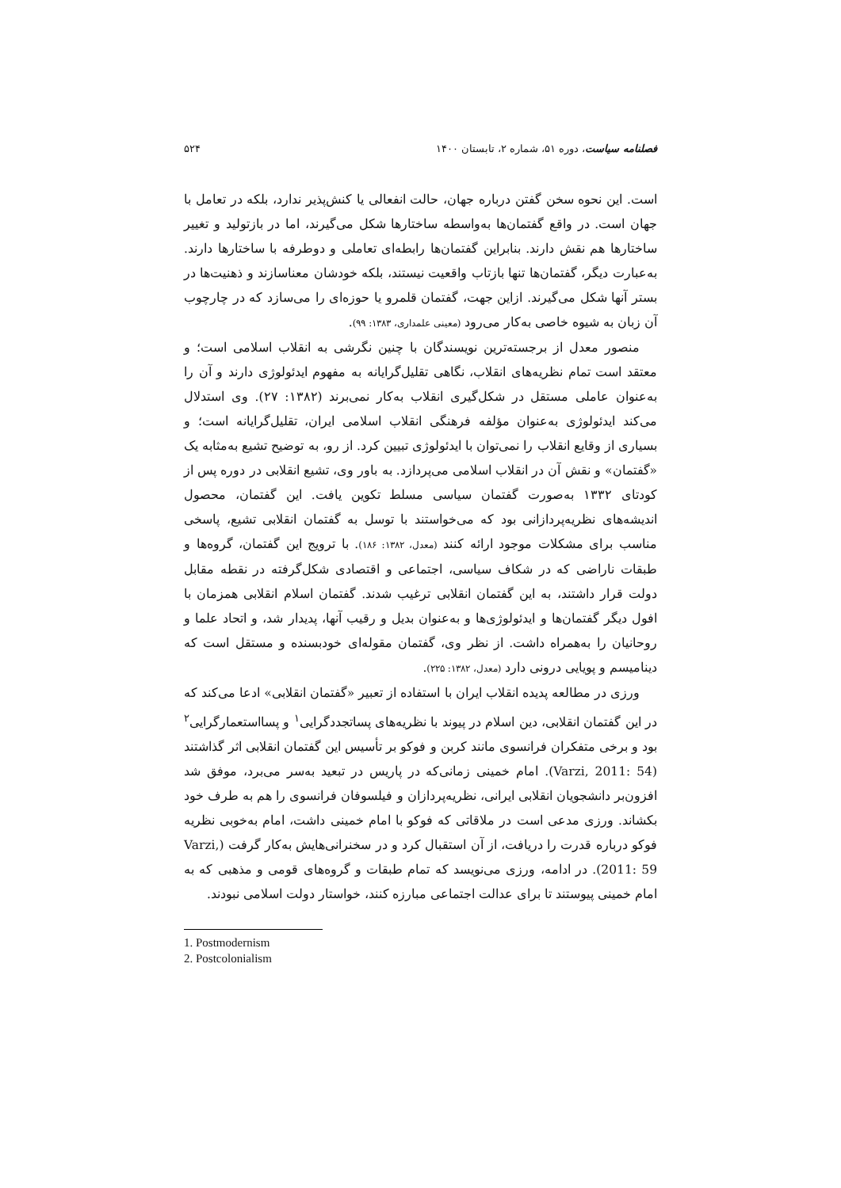فصلنامه سیاست، دوره ۵۱، شماره ۲، تابستان ۱۴۰۰ ۵۲۴
است. این نحوه سخن گفتن درباره جهان، حالت انفعالی یا کنش‌پذیر ندارد، بلکه در تعامل با جهان است. در واقع گفتمان‌ها به‌واسطه ساختارها شکل می‌گیرند، اما در بازتولید و تغییر ساختارها هم نقش دارند. بنابراین گفتمان‌ها رابطه‌ای تعاملی و دوطرفه با ساختارها دارند. به‌عبارت دیگر، گفتمان‌ها تنها بازتاب واقعیت نیستند، بلکه خودشان معناسازند و ذهنیت‌ها در بستر آنها شکل می‌گیرند. ازاین جهت، گفتمان قلمرو یا حوزه‌ای را می‌سازد که در چارچوب آن زبان به شیوه خاصی به‌کار می‌رود (معینی علمداری، ۱۳۸۳: ۹۹).
منصور معدل از برجسته‌ترین نویسندگان با چنین نگرشی به انقلاب اسلامی است؛ و معتقد است تمام نظریه‌های انقلاب، نگاهی تقلیل‌گرایانه به مفهوم ایدئولوژی دارند و آن را به‌عنوان عاملی مستقل در شکل‌گیری انقلاب به‌کار نمی‌برند (۱۳۸۲: ۲۷). وی استدلال می‌کند ایدئولوژی به‌عنوان مؤلفه فرهنگی انقلاب اسلامی ایران، تقلیل‌گرایانه است؛ و بسیاری از وقایع انقلاب را نمی‌توان با ایدئولوژی تبیین کرد. از رو، به توضیح تشیع به‌مثابه یک «گفتمان» و نقش آن در انقلاب اسلامی می‌پردازد. به باور وی، تشیع انقلابی در دوره پس از کودتای ۱۳۳۲ به‌صورت گفتمان سیاسی مسلط تکوین یافت. این گفتمان، محصول اندیشه‌های نظریه‌پردازانی بود که می‌خواستند با توسل به گفتمان انقلابی تشیع، پاسخی مناسب برای مشکلات موجود ارائه کنند (معدل، ۱۳۸۲: ۱۸۶). با ترویج این گفتمان، گروه‌ها و طبقات ناراضی که در شکاف سیاسی، اجتماعی و اقتصادی شکل‌گرفته در نقطه مقابل دولت قرار داشتند، به این گفتمان انقلابی ترغیب شدند. گفتمان اسلام انقلابی همزمان با افول دیگر گفتمان‌ها و ایدئولوژی‌ها و به‌عنوان بدیل و رقیب آنها، پدیدار شد، و اتحاد علما و روحانیان را به‌همراه داشت. از نظر وی، گفتمان مقوله‌ای خودبسنده و مستقل است که دینامیسم و پویایی درونی دارد (معدل، ۱۳۸۲: ۲۲۵).
ورزی در مطالعه پدیده انقلاب ایران با استفاده از تعبیر «گفتمان انقلابی» ادعا می‌کند که در این گفتمان انقلابی، دین اسلام در پیوند با نظریه‌های پساتجددگرایی<sup>۱</sup> و پسااستعمارگرایی<sup>۲</sup> بود و برخی متفکران فرانسوی مانند کربن و فوکو بر تأسیس این گفتمان انقلابی اثر گذاشتند (Varzi, 2011: 54). امام خمینی زمانی‌که در پاریس در تبعید به‌سر می‌برد، موفق شد افزون‌بر دانشجویان انقلابی ایرانی، نظریه‌پردازان و فیلسوفان فرانسوی را هم به طرف خود بکشاند. ورزی مدعی است در ملاقاتی که فوکو با امام خمینی داشت، امام به‌خوبی نظریه فوکو درباره قدرت را دریافت، از آن استقبال کرد و در سخنرانی‌هایش به‌کار گرفت (Varzi, 2011: 59). در ادامه، ورزی می‌نویسد که تمام طبقات و گروه‌های قومی و مذهبی که به امام خمینی پیوستند تا برای عدالت اجتماعی مبارزه کنند، خواستار دولت اسلامی نبودند.
1. Postmodernism
2. Postcolonialism